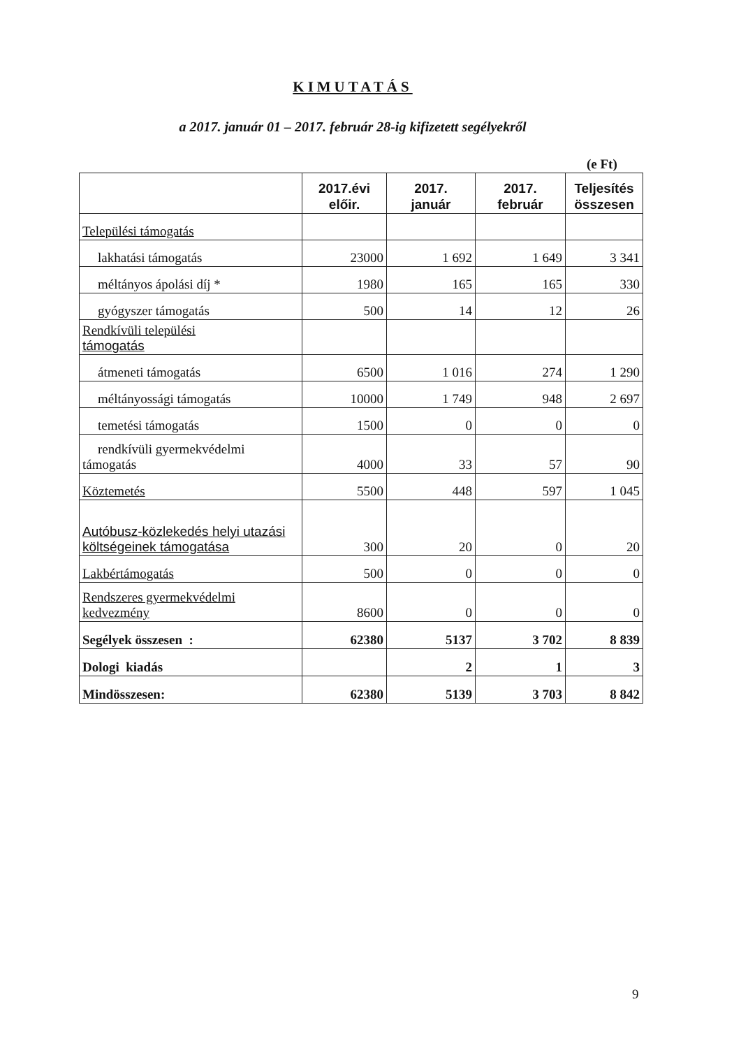KIMUTATÁS
a 2017. január 01 – 2017. február 28-ig kifizetett segélyekről
(e Ft)
| | 2017.évi előir. | 2017. január | 2017. február | Teljesítés összesen |
| --- | --- | --- | --- | --- |
| Települési támogatás | | | | |
| lakhatási támogatás | 23000 | 1 692 | 1 649 | 3 341 |
| méltányos ápolási díj * | 1980 | 165 | 165 | 330 |
| gyógyszer támogatás | 500 | 14 | 12 | 26 |
| Rendkívüli települési támogatás | | | | |
| átmeneti támogatás | 6500 | 1 016 | 274 | 1 290 |
| méltányossági támogatás | 10000 | 1 749 | 948 | 2 697 |
| temetési támogatás | 1500 | 0 | 0 | 0 |
| rendkívüli gyermekvédelmi támogatás | 4000 | 33 | 57 | 90 |
| Köztemetés | 5500 | 448 | 597 | 1 045 |
| Autóbusz-közlekedés helyi utazási költségeinek támogatása | 300 | 20 | 0 | 20 |
| Lakbértámogatás | 500 | 0 | 0 | 0 |
| Rendszeres gyermekvédelmi kedvezmény | 8600 | 0 | 0 | 0 |
| Segélyek összesen : | 62380 | 5137 | 3 702 | 8 839 |
| Dologi kiadás | | 2 | 1 | 3 |
| Mindösszesen: | 62380 | 5139 | 3 703 | 8 842 |
9